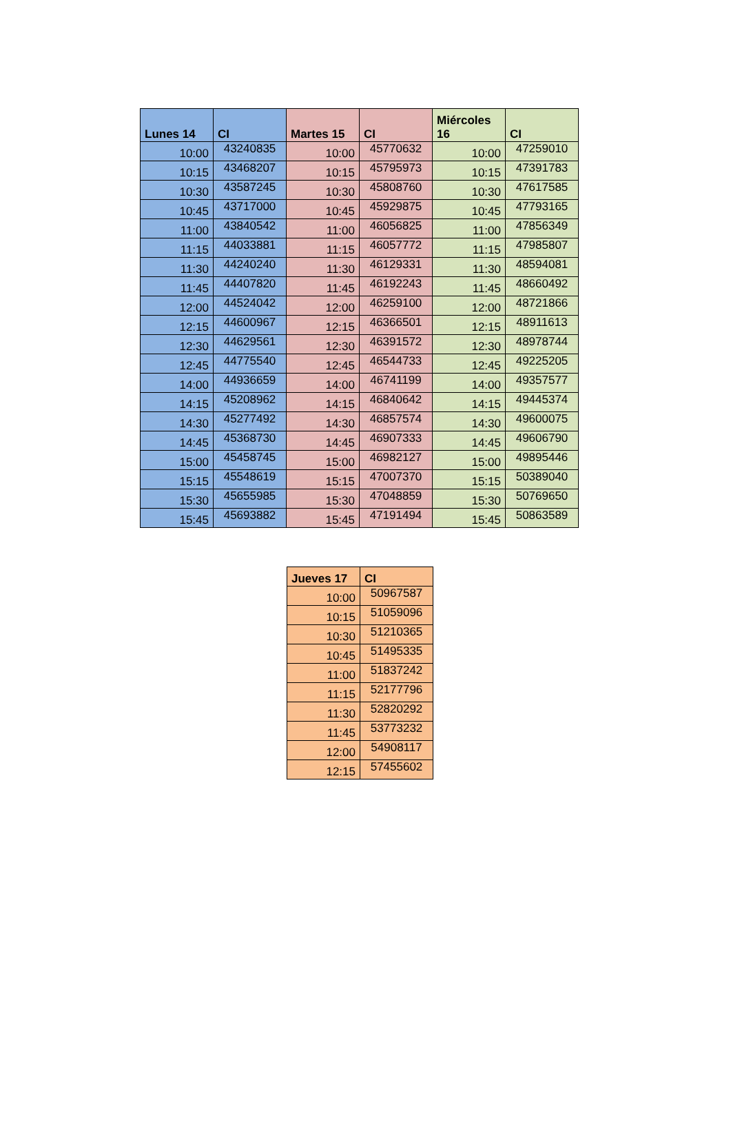| Lunes 14 | CI | Martes 15 | CI | Miércoles 16 | CI |
| --- | --- | --- | --- | --- | --- |
| 10:00 | 43240835 | 10:00 | 45770632 | 10:00 | 47259010 |
| 10:15 | 43468207 | 10:15 | 45795973 | 10:15 | 47391783 |
| 10:30 | 43587245 | 10:30 | 45808760 | 10:30 | 47617585 |
| 10:45 | 43717000 | 10:45 | 45929875 | 10:45 | 47793165 |
| 11:00 | 43840542 | 11:00 | 46056825 | 11:00 | 47856349 |
| 11:15 | 44033881 | 11:15 | 46057772 | 11:15 | 47985807 |
| 11:30 | 44240240 | 11:30 | 46129331 | 11:30 | 48594081 |
| 11:45 | 44407820 | 11:45 | 46192243 | 11:45 | 48660492 |
| 12:00 | 44524042 | 12:00 | 46259100 | 12:00 | 48721866 |
| 12:15 | 44600967 | 12:15 | 46366501 | 12:15 | 48911613 |
| 12:30 | 44629561 | 12:30 | 46391572 | 12:30 | 48978744 |
| 12:45 | 44775540 | 12:45 | 46544733 | 12:45 | 49225205 |
| 14:00 | 44936659 | 14:00 | 46741199 | 14:00 | 49357577 |
| 14:15 | 45208962 | 14:15 | 46840642 | 14:15 | 49445374 |
| 14:30 | 45277492 | 14:30 | 46857574 | 14:30 | 49600075 |
| 14:45 | 45368730 | 14:45 | 46907333 | 14:45 | 49606790 |
| 15:00 | 45458745 | 15:00 | 46982127 | 15:00 | 49895446 |
| 15:15 | 45548619 | 15:15 | 47007370 | 15:15 | 50389040 |
| 15:30 | 45655985 | 15:30 | 47048859 | 15:30 | 50769650 |
| 15:45 | 45693882 | 15:45 | 47191494 | 15:45 | 50863589 |
| Jueves 17 | CI |
| --- | --- |
| 10:00 | 50967587 |
| 10:15 | 51059096 |
| 10:30 | 51210365 |
| 10:45 | 51495335 |
| 11:00 | 51837242 |
| 11:15 | 52177796 |
| 11:30 | 52820292 |
| 11:45 | 53773232 |
| 12:00 | 54908117 |
| 12:15 | 57455602 |